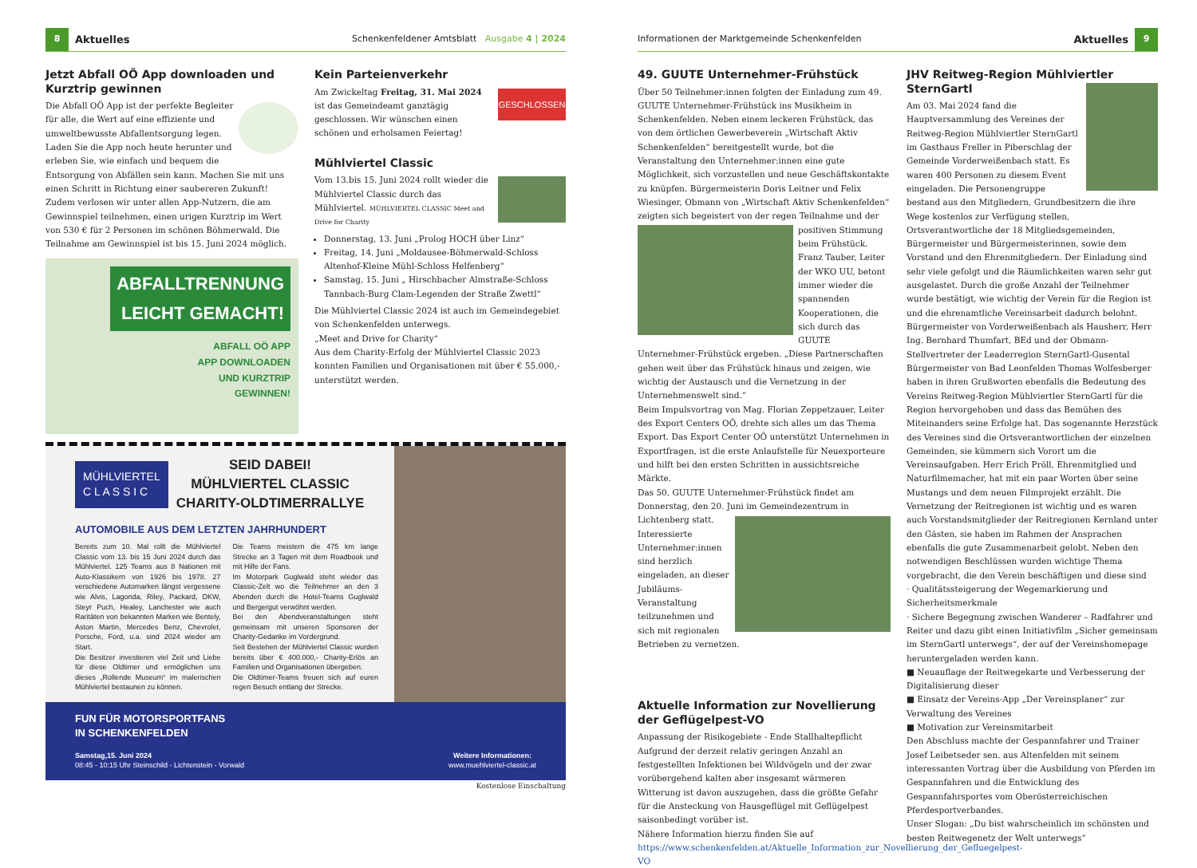8
Aktuelles Schenkenfeldener Amtsblatt Ausgabe 4 | 2024
Jetzt Abfall OÖ App downloaden und Kurztrip gewinnen
Die Abfall OÖ App ist der perfekte Begleiter für alle, die Wert auf eine effiziente und umweltbewusste Abfallentsorgung legen. Laden Sie die App noch heute herunter und erleben Sie, wie einfach und bequem die Entsorgung von Abfällen sein kann. Machen Sie mit uns einen Schritt in Richtung einer saubereren Zukunft!
Zudem verlosen wir unter allen App-Nutzern, die am Gewinnspiel teilnehmen, einen urigen Kurztrip im Wert von 530 € für 2 Personen im schönen Böhmerwald. Die Teilnahme am Gewinnspiel ist bis 15. Juni 2024 möglich.
ABFALLTRENNUNG
LEICHT GEMACHT!
ABFALL OÖ APP
APP DOWNLOADEN
UND KURZTRIP
GEWINNEN!
Kein Parteienverkehr
GESCHLOSSEN
Am Zwickeltag Freitag, 31. Mai 2024 ist das Gemeindeamt ganztägig geschlossen. Wir wünschen einen schönen und erholsamen Feiertag!
Mühlviertel Classic
Vom 13.bis 15. Juni 2024 rollt wieder die Mühlviertel Classic durch das Mühlviertel. MÜHLVIERTEL CLASSIC Meet and Drive for Charity
Donnerstag, 13. Juni „Prolog HOCH über Linz“
Freitag, 14. Juni „Moldausee-Böhmerwald-Schloss Altenhof-Kleine Mühl-Schloss Helfenberg“
Samstag, 15. Juni „ Hirschbacher Almstraße-Schloss Tannbach-Burg Clam-Legenden der Straße Zwettl“
Die Mühlviertel Classic 2024 ist auch im Gemeindegebiet von Schenkenfelden unterwegs.
„Meet and Drive for Charity“
Aus dem Charity-Erfolg der Mühlviertel Classic 2023 konnten Familien und Organisationen mit über € 55.000,- unterstützt werden.
MÜHLVIERTEL
C L A S S I C
SEID DABEI!
MÜHLVIERTEL CLASSIC
CHARITY-OLDTIMERRALLYE
AUTOMOBILE AUS DEM LETZTEN JAHRHUNDERT
Bereits zum 10. Mal rollt die Mühlviertel Classic vom 13. bis 15 Juni 2024 durch das Mühlviertel. 125 Teams aus 8 Nationen mit Auto-Klassikern von 1926 bis 1978. 27 verschiedene Automarken längst vergessene wie Alvis, Lagonda, Riley, Packard, DKW, Steyr Puch, Healey, Lanchester wie auch Raritäten von bekannten Marken wie Bentely, Aston Martin, Mercedes Benz, Chevrolet, Porsche, Ford, u.a. sind 2024 wieder am Start.
Die Besitzer investieren viel Zeit und Liebe für diese Oldtimer und ermöglichen uns dieses „Rollende Museum“ im malerischen Mühlviertel bestaunen zu können.
Die Teams meistern die 475 km lange Strecke an 3 Tagen mit dem Roadbook und mit Hilfe der Fans.
Im Motorpark Guglwald steht wieder das Classic-Zelt wo die Teilnehmer an den 3 Abenden durch die Hotel-Teams Guglwald und Bergergut verwöhnt werden.
Bei den Abendveranstaltungen steht gemeinsam mit unseren Sponsoren der Charity-Gedanke im Vordergrund.
Seit Bestehen der Mühlviertel Classic wurden bereits über € 400.000,- Charity-Erlös an Familien und Organisationen übergeben.
Die Oldtimer-Teams freuen sich auf euren regen Besuch entlang der Strecke.
FUN FÜR MOTORSPORTFANS
IN SCHENKENFELDEN
Samstag,15. Juni 2024
08:45 - 10:15 Uhr Steinschild - Lichtenstein - Vorwald
Weitere Informationen:
www.muehlviertel-classic.at
Kostenlose Einschaltung
Informationen der Marktgemeinde Schenkenfelden Aktuelles
9
49. GUUTE Unternehmer-Frühstück
Über 50 Teilnehmer:innen folgten der Einladung zum 49. GUUTE Unternehmer-Frühstück ins Musikheim in Schenkenfelden. Neben einem leckeren Frühstück, das von dem örtlichen Gewerbeverein „Wirtschaft Aktiv Schenkenfelden“ bereitgestellt wurde, bot die Veranstaltung den Unternehmer:innen eine gute Möglichkeit, sich vorzustellen und neue Geschäftskontakte zu knüpfen. Bürgermeisterin Doris Leitner und Felix Wiesinger, Obmann von „Wirtschaft Aktiv Schenkenfelden“ zeigten sich begeistert von der regen Teilnahme und der positiven Stimmung beim Frühstück. Franz Tauber, Leiter der WKO UU, betont immer wieder die spannenden Kooperationen, die sich durch das GUUTE Unternehmer-Frühstück ergeben. „Diese Partnerschaften gehen weit über das Frühstück hinaus und zeigen, wie wichtig der Austausch und die Vernetzung in der Unternehmenswelt sind.“
Beim Impulsvortrag von Mag. Florian Zeppetzauer, Leiter des Export Centers OÖ, drehte sich alles um das Thema Export. Das Export Center OÖ unterstützt Unternehmen in Exportfragen, ist die erste Anlaufstelle für Neuexporteure und hilft bei den ersten Schritten in aussichtsreiche Märkte.
Das 50. GUUTE Unternehmer-Frühstück findet am Donnerstag, den 20. Juni im Gemeindezentrum in Lichtenberg statt. Interessierte Unternehmer:innen sind herzlich eingeladen, an dieser Jubiläums-Veranstaltung teilzunehmen und sich mit regionalen Betrieben zu vernetzen.
Aktuelle Information zur Novellierung der Geflügelpest-VO
Anpassung der Risikogebiete - Ende Stallhaltepflicht
Aufgrund der derzeit relativ geringen Anzahl an festgestellten Infektionen bei Wildvögeln und der zwar vorübergehend kalten aber insgesamt wärmeren Witterung ist davon auszugehen, dass die größte Gefahr für die Ansteckung von Hausgeflügel mit Geflügelpest saisonbedingt vorüber ist.
Nähere Information hierzu finden Sie auf
https://www.schenkenfelden.at/Aktuelle_Information_zur_Novellierung_der_Gefluegelpest-VO
JHV Reitweg-Region Mühlviertler SternGartl
Am 03. Mai 2024 fand die Hauptversammlung des Vereines der Reitweg-Region Mühlviertler SternGartl im Gasthaus Freller in Piberschlag der Gemeinde Vorderweißenbach statt. Es waren 400 Personen zu diesem Event eingeladen. Die Personengruppe bestand aus den Mitgliedern, Grundbesitzern die ihre Wege kostenlos zur Verfügung stellen, Ortsverantwortliche der 18 Mitgliedsgemeinden, Bürgermeister und Bürgermeisterinnen, sowie dem Vorstand und den Ehrenmitgliedern. Der Einladung sind sehr viele gefolgt und die Räumlichkeiten waren sehr gut ausgelastet. Durch die große Anzahl der Teilnehmer wurde bestätigt, wie wichtig der Verein für die Region ist und die ehrenamtliche Vereinsarbeit dadurch belohnt. Bürgermeister von Vorderweißenbach als Hausherr, Herr Ing. Bernhard Thumfart, BEd und der Obmann-Stellvertreter der Leaderregion SternGartl-Gusental Bürgermeister von Bad Leonfelden Thomas Wolfesberger haben in ihren Grußworten ebenfalls die Bedeutung des Vereins Reitweg-Region Mühlviertler SternGartl für die Region hervorgehoben und dass das Bemühen des Miteinanders seine Erfolge hat. Das sogenannte Herzstück des Vereines sind die Ortsverantwortlichen der einzelnen Gemeinden, sie kümmern sich Vorort um die Vereinsaufgaben. Herr Erich Pröll, Ehrenmitglied und Naturfilmemacher, hat mit ein paar Worten über seine Mustangs und dem neuen Filmprojekt erzählt. Die Vernetzung der Reitregionen ist wichtig und es waren auch Vorstandsmitglieder der Reitregionen Kernland unter den Gästen, sie haben im Rahmen der Ansprachen ebenfalls die gute Zusammenarbeit gelobt. Neben den notwendigen Beschlüssen wurden wichtige Thema vorgebracht, die den Verein beschäftigen und diese sind
· Qualitätssteigerung der Wegemarkierung und Sicherheitsmerkmale
· Sichere Begegnung zwischen Wanderer – Radfahrer und Reiter und dazu gibt einen Initiativfilm „Sicher gemeinsam im SternGartl unterwegs“, der auf der Vereinshomepage heruntergeladen werden kann.
■ Neuauflage der Reitwegekarte und Verbesserung der Digitalisierung dieser
■ Einsatz der Vereins-App „Der Vereinsplaner“ zur Verwaltung des Vereines
■ Motivation zur Vereinsmitarbeit
Den Abschluss machte der Gespannfahrer und Trainer Josef Leibetseder sen. aus Altenfelden mit seinem interessanten Vortrag über die Ausbildung von Pferden im Gespannfahren und die Entwicklung des Gespannfahrsportes vom Oberösterreichischen Pferdesportverbandes.
Unser Slogan: „Du bist wahrscheinlich im schönsten und besten Reitwegenetz der Welt unterwegs“